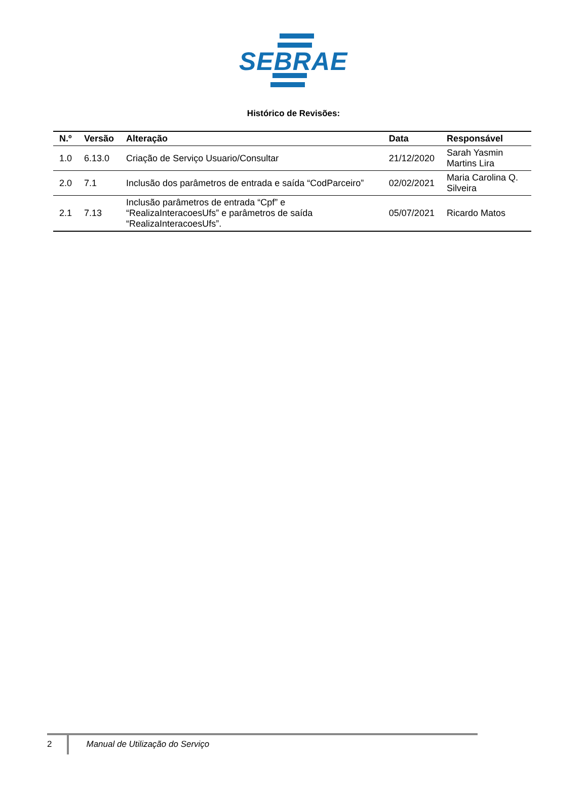SEBRAE
Histórico de Revisões:
| N.º | Versão | Alteração | Data | Responsável |
| --- | --- | --- | --- | --- |
| 1.0 | 6.13.0 | Criação de Serviço Usuario/Consultar | 21/12/2020 | Sarah Yasmin Martins Lira |
| 2.0 | 7.1 | Inclusão dos parâmetros de entrada e saída “CodParceiro” | 02/02/2021 | Maria Carolina Q. Silveira |
| 2.1 | 7.13 | Inclusão parâmetros de entrada “Cpf” e “RealizaInteracoesUfs” e parâmetros de saída “RealizaInteracoesUfs”. | 05/07/2021 | Ricardo Matos |
2 Manual de Utilização do Serviço